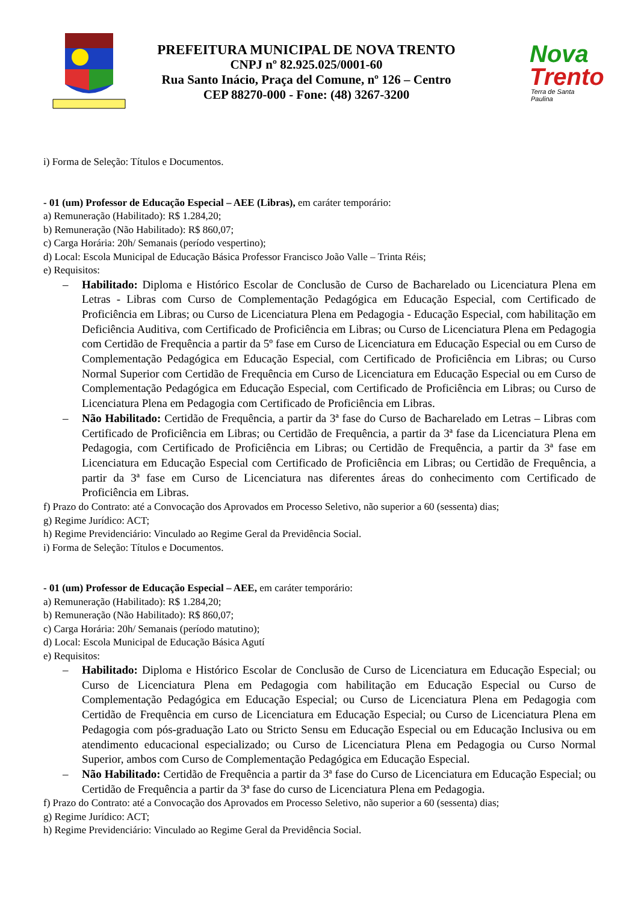PREFEITURA MUNICIPAL DE NOVA TRENTO
CNPJ nº 82.925.025/0001-60
Rua Santo Inácio, Praça del Comune, nº 126 – Centro
CEP 88270-000 - Fone: (48) 3267-3200
Nova
Trento
Terra de Santa Paulina
i) Forma de Seleção: Títulos e Documentos.
- 01 (um) Professor de Educação Especial – AEE (Libras), em caráter temporário:
a) Remuneração (Habilitado): R$ 1.284,20;
b) Remuneração (Não Habilitado): R$ 860,07;
c) Carga Horária: 20h/ Semanais (período vespertino);
d) Local: Escola Municipal de Educação Básica Professor Francisco João Valle – Trinta Réis;
e) Requisitos:
– Habilitado: Diploma e Histórico Escolar de Conclusão de Curso de Bacharelado ou Licenciatura Plena em Letras - Libras com Curso de Complementação Pedagógica em Educação Especial, com Certificado de Proficiência em Libras; ou Curso de Licenciatura Plena em Pedagogia - Educação Especial, com habilitação em Deficiência Auditiva, com Certificado de Proficiência em Libras; ou Curso de Licenciatura Plena em Pedagogia com Certidão de Frequência a partir da 5º fase em Curso de Licenciatura em Educação Especial ou em Curso de Complementação Pedagógica em Educação Especial, com Certificado de Proficiência em Libras; ou Curso Normal Superior com Certidão de Frequência em Curso de Licenciatura em Educação Especial ou em Curso de Complementação Pedagógica em Educação Especial, com Certificado de Proficiência em Libras; ou Curso de Licenciatura Plena em Pedagogia com Certificado de Proficiência em Libras.
– Não Habilitado: Certidão de Frequência, a partir da 3ª fase do Curso de Bacharelado em Letras – Libras com Certificado de Proficiência em Libras; ou Certidão de Frequência, a partir da 3ª fase da Licenciatura Plena em Pedagogia, com Certificado de Proficiência em Libras; ou Certidão de Frequência, a partir da 3ª fase em Licenciatura em Educação Especial com Certificado de Proficiência em Libras; ou Certidão de Frequência, a partir da 3ª fase em Curso de Licenciatura nas diferentes áreas do conhecimento com Certificado de Proficiência em Libras.
f) Prazo do Contrato: até a Convocação dos Aprovados em Processo Seletivo, não superior a 60 (sessenta) dias;
g) Regime Jurídico: ACT;
h) Regime Previdenciário: Vinculado ao Regime Geral da Previdência Social.
i) Forma de Seleção: Títulos e Documentos.
- 01 (um) Professor de Educação Especial – AEE, em caráter temporário:
a) Remuneração (Habilitado): R$ 1.284,20;
b) Remuneração (Não Habilitado): R$ 860,07;
c) Carga Horária: 20h/ Semanais (período matutino);
d) Local: Escola Municipal de Educação Básica Agutí
e) Requisitos:
– Habilitado: Diploma e Histórico Escolar de Conclusão de Curso de Licenciatura em Educação Especial; ou Curso de Licenciatura Plena em Pedagogia com habilitação em Educação Especial ou Curso de Complementação Pedagógica em Educação Especial; ou Curso de Licenciatura Plena em Pedagogia com Certidão de Frequência em curso de Licenciatura em Educação Especial; ou Curso de Licenciatura Plena em Pedagogia com pós-graduação Lato ou Stricto Sensu em Educação Especial ou em Educação Inclusiva ou em atendimento educacional especializado; ou Curso de Licenciatura Plena em Pedagogia ou Curso Normal Superior, ambos com Curso de Complementação Pedagógica em Educação Especial.
– Não Habilitado: Certidão de Frequência a partir da 3ª fase do Curso de Licenciatura em Educação Especial; ou Certidão de Frequência a partir da 3ª fase do curso de Licenciatura Plena em Pedagogia.
f) Prazo do Contrato: até a Convocação dos Aprovados em Processo Seletivo, não superior a 60 (sessenta) dias;
g) Regime Jurídico: ACT;
h) Regime Previdenciário: Vinculado ao Regime Geral da Previdência Social.